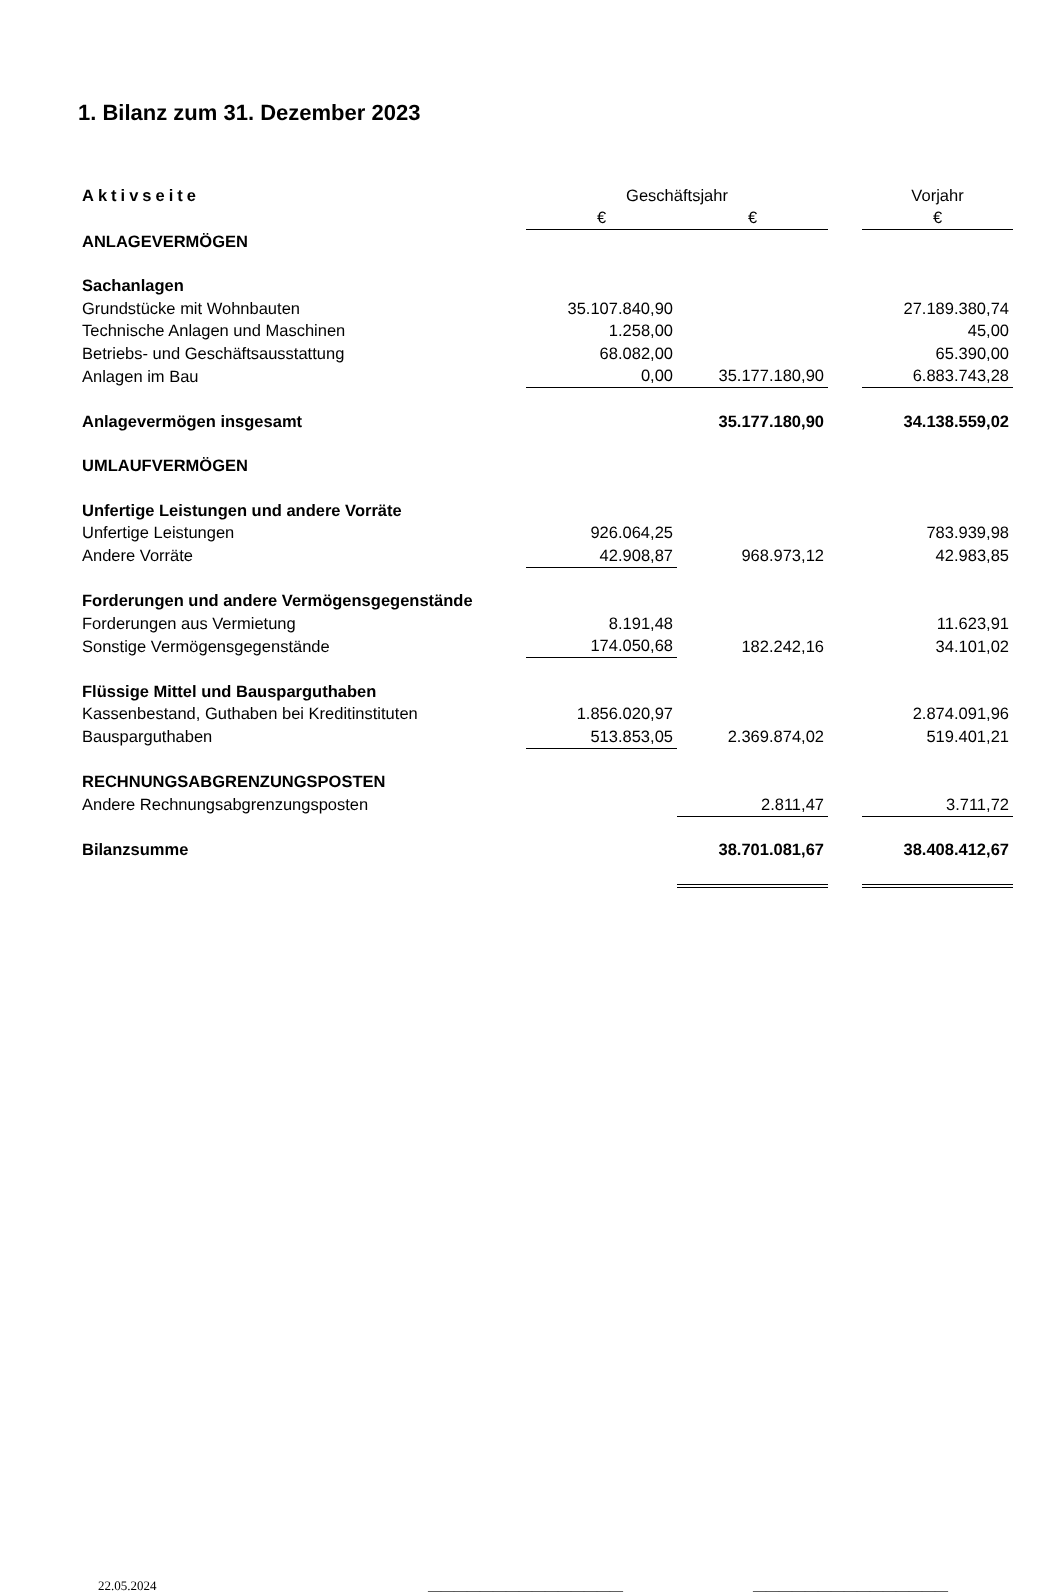1. Bilanz zum 31. Dezember 2023
| Aktivseite | Geschäftsjahr | | | Vorjahr |
| --- | --- | --- | --- | --- |
| | € | € | | € |
| ANLAGEVERMÖGEN | | | | |
| Sachanlagen | | | | |
| Grundstücke mit Wohnbauten | 35.107.840,90 | | | 27.189.380,74 |
| Technische Anlagen und Maschinen | 1.258,00 | | | 45,00 |
| Betriebs- und Geschäftsausstattung | 68.082,00 | | | 65.390,00 |
| Anlagen im Bau | 0,00 | 35.177.180,90 | | 6.883.743,28 |
| Anlagevermögen insgesamt | | 35.177.180,90 | | 34.138.559,02 |
| UMLAUFVERMÖGEN | | | | |
| Unfertige Leistungen und andere Vorräte | | | | |
| Unfertige Leistungen | 926.064,25 | | | 783.939,98 |
| Andere Vorräte | 42.908,87 | 968.973,12 | | 42.983,85 |
| Forderungen und andere Vermögensgegenstände | | | | |
| Forderungen aus Vermietung | 8.191,48 | | | 11.623,91 |
| Sonstige Vermögensgegenstände | 174.050,68 | 182.242,16 | | 34.101,02 |
| Flüssige Mittel und Bausparguthaben | | | | |
| Kassenbestand, Guthaben bei Kreditinstituten | 1.856.020,97 | | | 2.874.091,96 |
| Bausparguthaben | 513.853,05 | 2.369.874,02 | | 519.401,21 |
| RECHNUNGSABGRENZUNGSPOSTEN | | | | |
| Andere Rechnungsabgrenzungsposten | | 2.811,47 | | 3.711,72 |
| Bilanzsumme | | 38.701.081,67 | | 38.408.412,67 |
22.05.2024 ______________________________ ______________________________